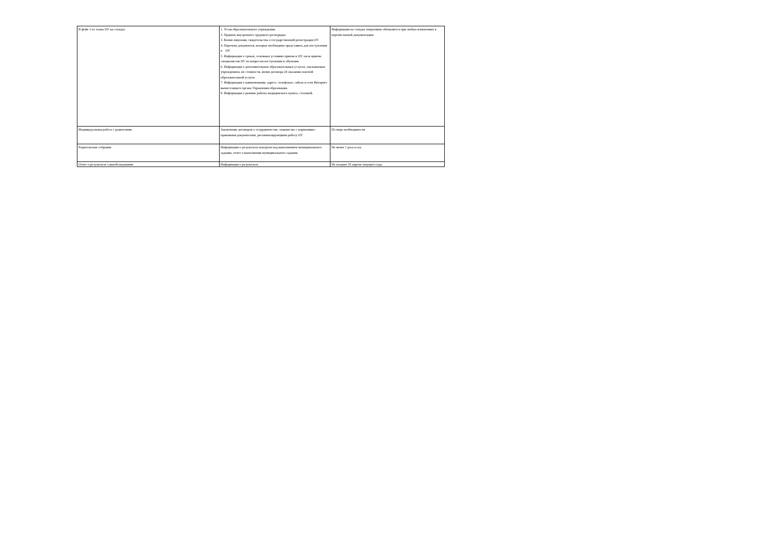| В фойе 1-го этажа ОУ на стендах | 1. Устав образовательного учреждения. 2. Правила внутреннего трудового распорядка. 3. Копия лицензии, свидетельства о государственной регистрации ОУ. 4. Перечень документов, которые необходимо представить для поступления в ОУ. 5. Информация о сроках, основных условиях приема в ОУ, часы приема специалистов ОУ по вопросам поступления и обучения. 6. Информация о дополнительных образовательных услугах, оказываемых учреждением, их стоимости, копия договора об оказании платной образовательной услуги. 7. Информация о наименовании, адресе, телефонах, сайтах в сети Интернет вышестоящего органа Управления образования. 8. Информация о режиме работы медицинского пункта, столовой. | Информация на стендах оперативно обновляется при любых изменениях в перечисленной документации |
| Индивидуальная работа с родителями | Заключение договоров о сотрудничестве, знакомство с нормативно-правовыми документами, регламентирующими работу ОУ. | По мере необходимости |
| Родительские собрания | Информация о результатах контроля над выполнением муниципального задания, отчет о выполнении муниципального задания. | Не менее 1 раза в год |
| Отчет о результатах самообследования | Информация о результатах | Не позднее 20 апреля текущего года |